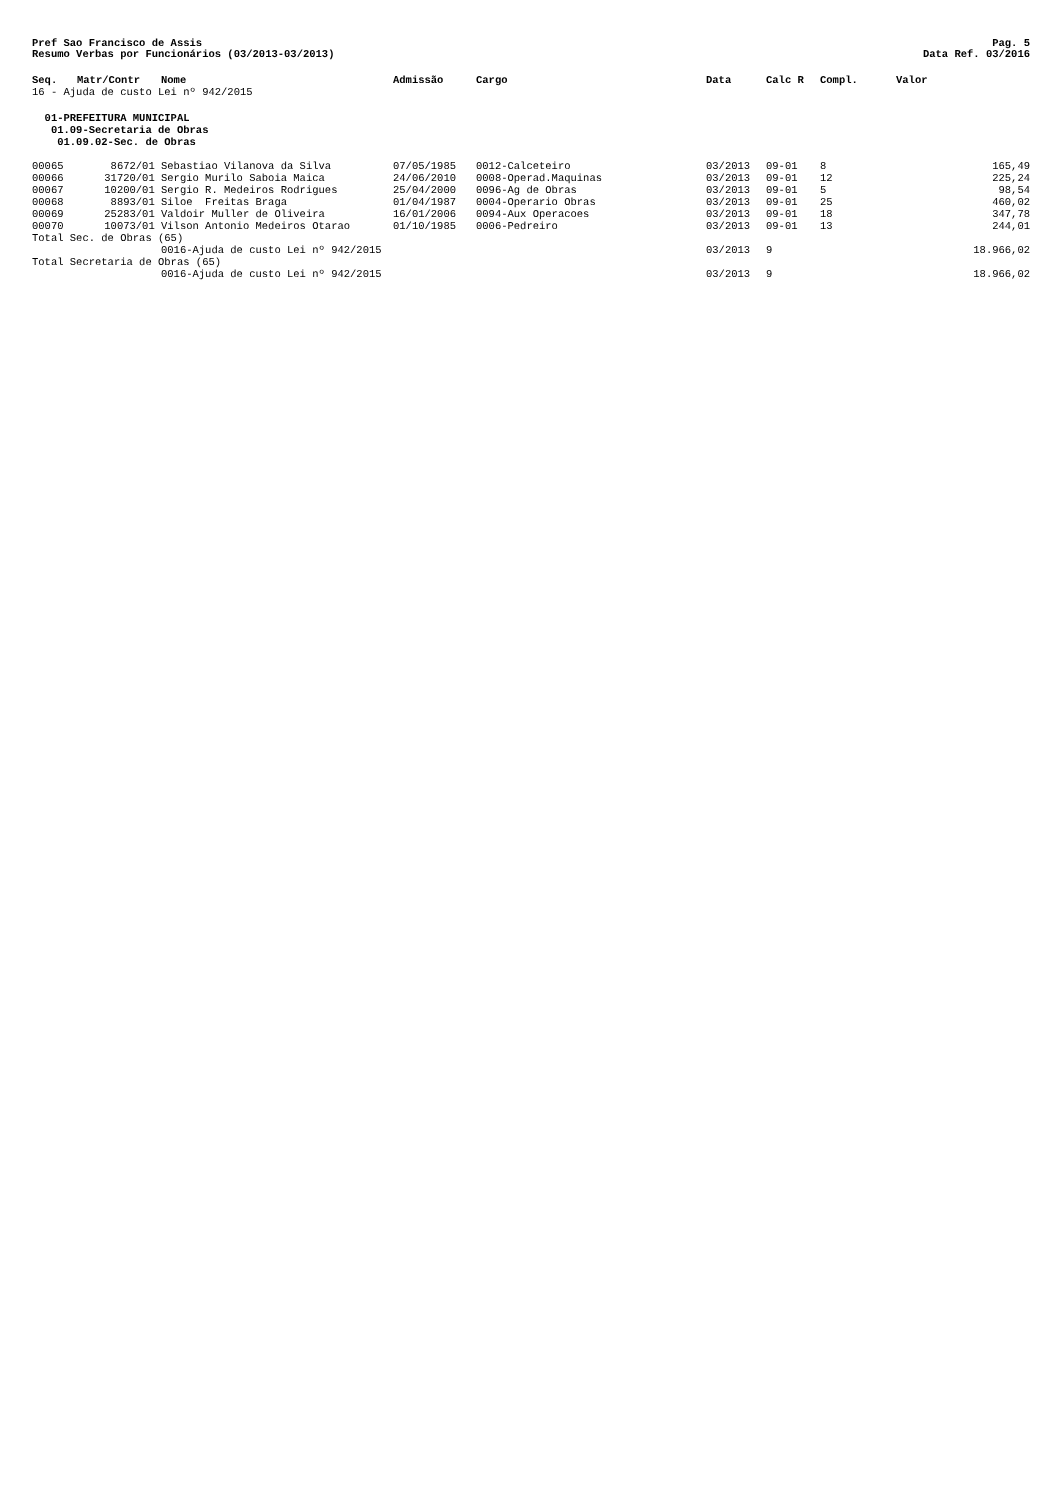Pref Sao Francisco de Assis Pag. 5
Resumo Verbas por Funcionários (03/2013-03/2013) Data Ref. 03/2016
| Seq. | Matr/Contr | Nome | Admissão | Cargo | Data | Calc R | Compl. | Valor | |
| --- | --- | --- | --- | --- | --- | --- | --- | --- | --- |
| 16 - Ajuda de custo Lei nº 942/2015 | | | | | | | | | |
| 01-PREFEITURA MUNICIPAL | | | | | | | | | |
| 01.09-Secretaria de Obras | | | | | | | | | |
| 01.09.02-Sec. de Obras | | | | | | | | | |
| 00065 | 8672/01 | Sebastiao Vilanova da Silva | 07/05/1985 | 0012-Calceteiro | 03/2013 | 09-01 | 8 | | 165,49 |
| 00066 | 31720/01 | Sergio Murilo Saboia Maica | 24/06/2010 | 0008-Operad.Maquinas | 03/2013 | 09-01 | 12 | | 225,24 |
| 00067 | 10200/01 | Sergio R. Medeiros Rodrigues | 25/04/2000 | 0096-Ag de Obras | 03/2013 | 09-01 | 5 | | 98,54 |
| 00068 | 8893/01 | Siloe Freitas Braga | 01/04/1987 | 0004-Operario Obras | 03/2013 | 09-01 | 25 | | 460,02 |
| 00069 | 25283/01 | Valdoir Muller de Oliveira | 16/01/2006 | 0094-Aux Operacoes | 03/2013 | 09-01 | 18 | | 347,78 |
| 00070 | 10073/01 | Vilson Antonio Medeiros Otarao | 01/10/1985 | 0006-Pedreiro | 03/2013 | 09-01 | 13 | | 244,01 |
| Total Sec. de Obras (65) | | | | | | | | | |
| | | 0016-Ajuda de custo Lei nº 942/2015 | | | 03/2013 | 9 | | | 18.966,02 |
| Total Secretaria de Obras (65) | | | | | | | | | |
| | | 0016-Ajuda de custo Lei nº 942/2015 | | | 03/2013 | 9 | | | 18.966,02 |